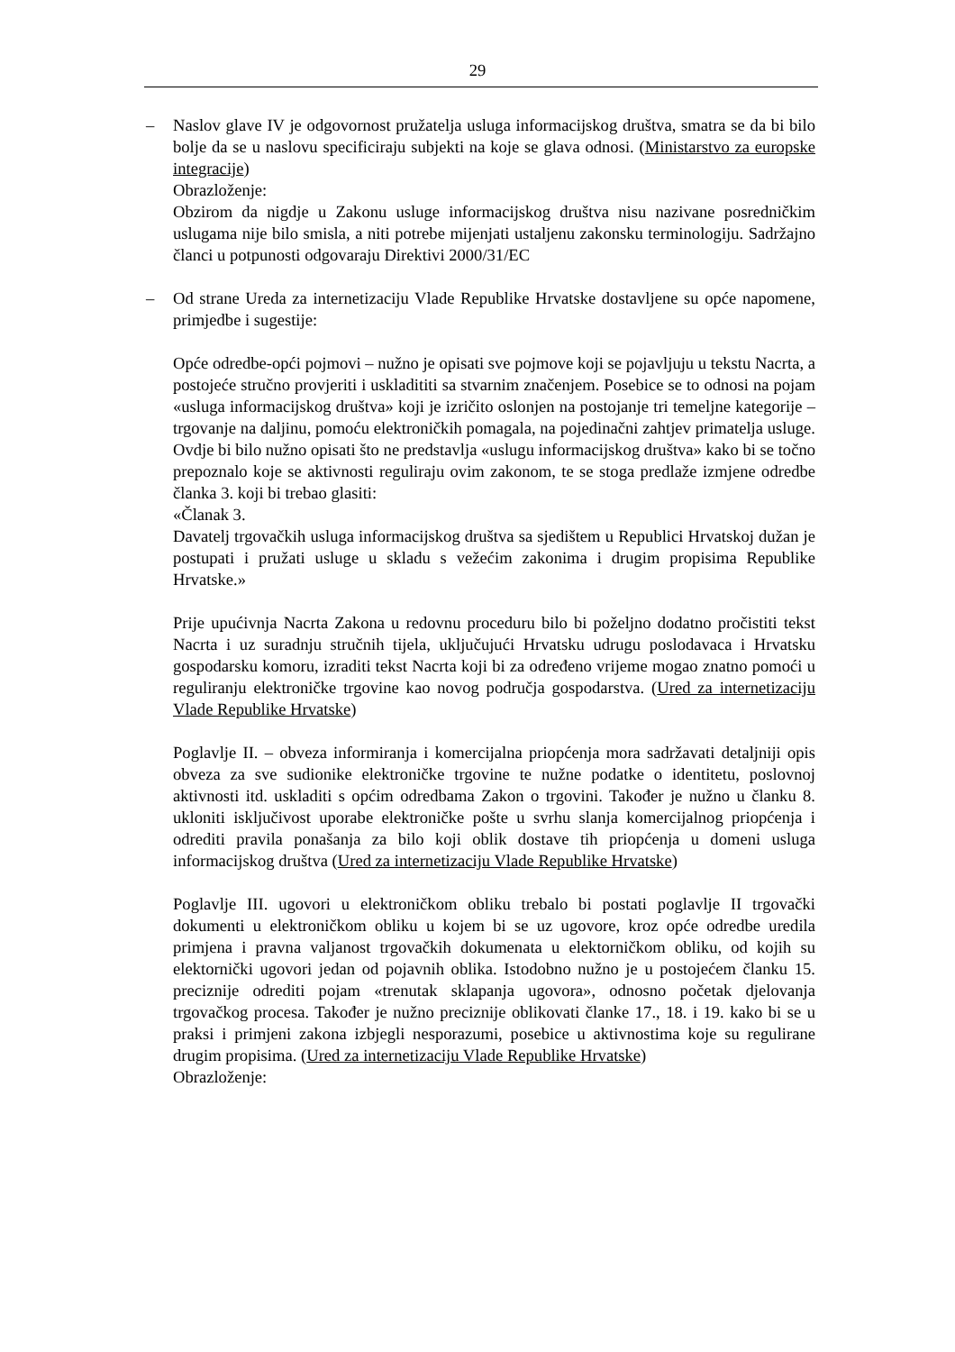29
– Naslov glave IV je odgovornost pružatelja usluga informacijskog društva, smatra se da bi bilo bolje da se u naslovu specificiraju subjekti na koje se glava odnosi. (Ministarstvo za europske integracije)
Obrazloženje:
Obzirom da nigdje u Zakonu usluge informacijskog društva nisu nazivane posredničkim uslugama nije bilo smisla, a niti potrebe mijenjati ustaljenu zakonsku terminologiju. Sadržajno članci u potpunosti odgovaraju Direktivi 2000/31/EC
– Od strane Ureda za internetizaciju Vlade Republike Hrvatske dostavljene su opće napomene, primjedbe i sugestije:
Opće odredbe-opći pojmovi – nužno je opisati sve pojmove koji se pojavljuju u tekstu Nacrta, a postojeće stručno provjeriti i uskladititi sa stvarnim značenjem. Posebice se to odnosi na pojam «usluga informacijskog društva» koji je izričito oslonjen na postojanje tri temeljne kategorije – trgovanje na daljinu, pomoću elektroničkih pomagala, na pojedinačni zahtjev primatelja usluge. Ovdje bi bilo nužno opisati što ne predstavlja «uslugu informacijskog društva» kako bi se točno prepoznalo koje se aktivnosti reguliraju ovim zakonom, te se stoga predlaže izmjene odredbe članka 3. koji bi trebao glasiti:
«Članak 3.
Davatelj trgovačkih usluga informacijskog društva sa sjedištem u Republici Hrvatskoj dužan je postupati i pružati usluge u skladu s vežećim zakonima i drugim propisima Republike Hrvatske.»
Prije upućivnja Nacrta Zakona u redovnu proceduru bilo bi poželjno dodatno pročistiti tekst Nacrta i uz suradnju stručnih tijela, uključujući Hrvatsku udrugu poslodavaca i Hrvatsku gospodarsku komoru, izraditi tekst Nacrta koji bi za određeno vrijeme mogao znatno pomoći u reguliranju elektroničke trgovine kao novog područja gospodarstva. (Ured za internetizaciju Vlade Republike Hrvatske)
Poglavlje II. – obveza informiranja i komercijalna priopćenja mora sadržavati detaljniji opis obveza za sve sudionike elektroničke trgovine te nužne podatke o identitetu, poslovnoj aktivnosti itd. uskladiti s općim odredbama Zakon o trgovini. Također je nužno u članku 8. ukloniti isključivost uporabe elektroničke pošte u svrhu slanja komercijalnog priopćenja i odrediti pravila ponašanja za bilo koji oblik dostave tih priopćenja u domeni usluga informacijskog društva (Ured za internetizaciju Vlade Republike Hrvatske)
Poglavlje III. ugovori u elektroničkom obliku trebalo bi postati poglavlje II trgovački dokumenti u elektroničkom obliku u kojem bi se uz ugovore, kroz opće odredbe uredila primjena i pravna valjanost trgovačkih dokumenata u elektorničkom obliku, od kojih su elektornički ugovori jedan od pojavnih oblika. Istodobno nužno je u postojećem članku 15. preciznije odrediti pojam «trenutak sklapanja ugovora», odnosno početak djelovanja trgovačkog procesa. Također je nužno preciznije oblikovati članke 17., 18. i 19. kako bi se u praksi i primjeni zakona izbjegli nesporazumi, posebice u aktivnostima koje su regulirane drugim propisima. (Ured za internetizaciju Vlade Republike Hrvatske)
Obrazloženje: